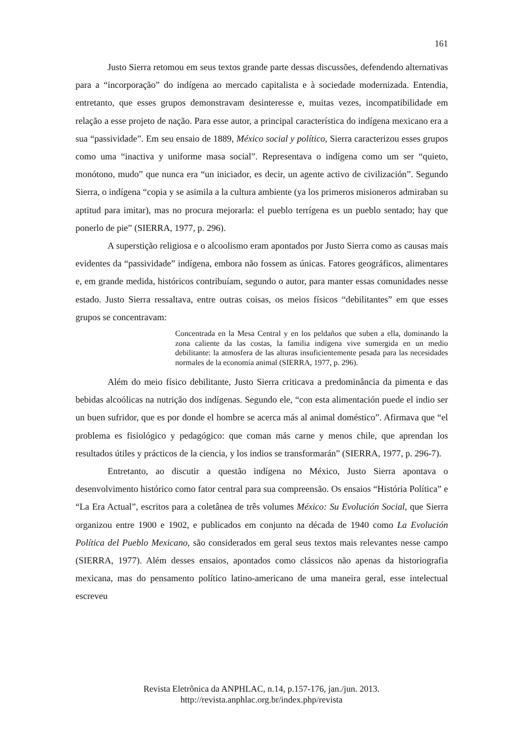161
Justo Sierra retomou em seus textos grande parte dessas discussões, defendendo alternativas para a “incorporação” do indígena ao mercado capitalista e à sociedade modernizada. Entendia, entretanto, que esses grupos demonstravam desinteresse e, muitas vezes, incompatibilidade em relação a esse projeto de nação. Para esse autor, a principal característica do indígena mexicano era a sua “passividade”. Em seu ensaio de 1889, México social y político, Sierra caracterizou esses grupos como uma “inactiva y uniforme masa social”. Representava o indígena como um ser “quieto, monótono, mudo” que nunca era “un iniciador, es decir, un agente activo de civilización”. Segundo Sierra, o indígena “copia y se asimila a la cultura ambiente (ya los primeros misioneros admiraban su aptitud para imitar), mas no procura mejorarla: el pueblo terrígena es un pueblo sentado; hay que ponerlo de pie” (SIERRA, 1977, p. 296).
A superstição religiosa e o alcoolismo eram apontados por Justo Sierra como as causas mais evidentes da “passividade” indígena, embora não fossem as únicas. Fatores geográficos, alimentares e, em grande medida, históricos contribuíam, segundo o autor, para manter essas comunidades nesse estado. Justo Sierra ressaltava, entre outras coisas, os meios físicos “debilitantes” em que esses grupos se concentravam:
Concentrada en la Mesa Central y en los peldaños que suben a ella, dominando la zona caliente da las costas, la familia indígena vive sumergida en un medio debilitante: la atmosfera de las alturas insuficientemente pesada para las necesidades normales de la economía animal (SIERRA, 1977, p. 296).
Além do meio físico debilitante, Justo Sierra criticava a predominância da pimenta e das bebidas alcoólicas na nutrição dos indígenas. Segundo ele, “con esta alimentación puede el indio ser un buen sufridor, que es por donde el hombre se acerca más al animal doméstico”. Afirmava que “el problema es fisiológico y pedagógico: que coman más carne y menos chile, que aprendan los resultados útiles y prácticos de la ciencia, y los indios se transformarán” (SIERRA, 1977, p. 296-7).
Entretanto, ao discutir a questão indígena no México, Justo Sierra apontava o desenvolvimento histórico como fator central para sua compreensão. Os ensaios “História Política” e “La Era Actual”, escritos para a coletânea de três volumes México: Su Evolución Social, que Sierra organizou entre 1900 e 1902, e publicados em conjunto na década de 1940 como La Evolución Política del Pueblo Mexicano, são considerados em geral seus textos mais relevantes nesse campo (SIERRA, 1977). Além desses ensaios, apontados como clássicos não apenas da historiografia mexicana, mas do pensamento político latino-americano de uma maneira geral, esse intelectual escreveu
Revista Eletrônica da ANPHLAC, n.14, p.157-176, jan./jun. 2013.
http://revista.anphlac.org.br/index.php/revista